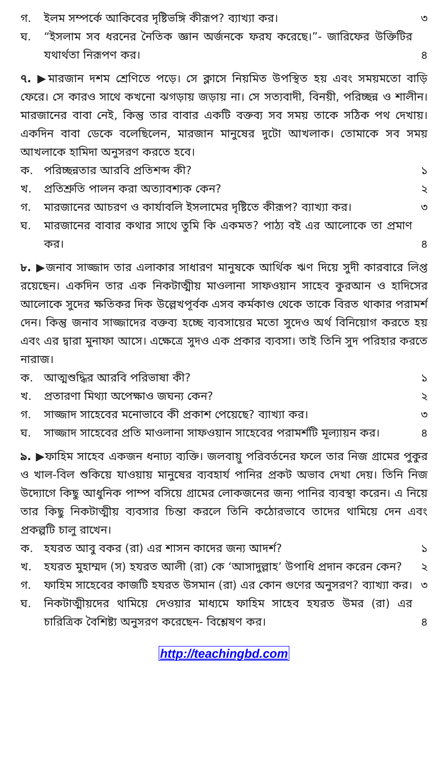গ. ইলম সম্পর্কে আকিবের দৃষ্টিভঙ্গি কীরূপ? ব্যাখ্যা কর। ৩
ঘ. “ইসলাম সব ধরনের নৈতিক জ্ঞান অর্জনকে ফরয করেছে।”- জারিফের উক্তিটির যথার্থতা নিরূপণ কর। ৪
৭. ▶মারজান দশম শ্রেণিতে পড়ে। সে ক্লাসে নিয়মিত উপস্থিত হয় এবং সময়মতো বাড়ি ফেরে। সে কারও সাথে কখনো ঝগড়ায় জড়ায় না। সে সত্যবাদী, বিনয়ী, পরিচ্ছন্ন ও শালীন। মারজানের বাবা নেই, কিন্তু তার বাবার একটি বক্তব্য সব সময় তাকে সঠিক পথ দেখায়। একদিন বাবা ডেকে বলেছিলেন, মারজান মানুষের দুটো আখলাক। তোমাকে সব সময় আখলাকে হামিদা অনুসরণ করতে হবে।
ক. পরিচ্ছন্নতার আরবি প্রতিশব্দ কী? ১
খ. প্রতিশ্রুতি পালন করা অত্যাবশ্যক কেন? ২
গ. মারজানের আচরণ ও কার্যাবলি ইসলামের দৃষ্টিতে কীরূপ? ব্যাখ্যা কর। ৩
ঘ. মারজানের বাবার কথার সাথে তুমি কি একমত? পাঠ্য বই এর আলোকে তা প্রমাণ কর। ৪
৮. ▶জনাব সাজ্জাদ তার এলাকার সাধারণ মানুষকে আর্থিক ঋণ দিয়ে সুদী কারবারে লিপ্ত রয়েছেন। একদিন তার এক নিকটাত্মীয় মাওলানা সাফওয়ান সাহেব কুরআন ও হাদিসের আলোকে সুদের ক্ষতিকর দিক উল্লেখপূর্বক এসব কর্মকাণ্ড থেকে তাকে বিরত থাকার পরামর্শ দেন। কিন্তু জনাব সাজ্জাদের বক্তব্য হচ্ছে ব্যবসায়ের মতো সুদেও অর্থ বিনিয়োগ করতে হয় এবং এর দ্বারা মুনাফা আসে। এক্ষেত্রে সুদও এক প্রকার ব্যবসা। তাই তিনি সুদ পরিহার করতে নারাজ।
ক. আত্মশুদ্ধির আরবি পরিভাষা কী? ১
খ. প্রতারণা মিথ্যা অপেক্ষাও জঘন্য কেন? ২
গ. সাজ্জাদ সাহেবের মনোভাবে কী প্রকাশ পেয়েছে? ব্যাখ্যা কর। ৩
ঘ. সাজ্জাদ সাহেবের প্রতি মাওলানা সাফওয়ান সাহেবের পরামর্শটি মূল্যায়ন কর। ৪
৯. ▶ফাহিম সাহেব একজন ধনাঢ্য ব্যক্তি। জলবায়ু পরিবর্তনের ফলে তার নিজ গ্রামের পুকুর ও খাল-বিল শুকিয়ে যাওয়ায় মানুষের ব্যবহার্য পানির প্রকট অভাব দেখা দেয়। তিনি নিজ উদ্যোগে কিছু আধুনিক পাম্প বসিয়ে গ্রামের লোকজনের জন্য পানির ব্যবস্থা করেন। এ নিয়ে তার কিছু নিকটাত্মীয় ব্যবসার চিন্তা করলে তিনি কঠোরভাবে তাদের থামিয়ে দেন এবং প্রকল্পটি চালু রাখেন।
ক. হযরত আবু বকর (রা) এর শাসন কাদের জন্য আদর্শ? ১
খ. হযরত মুহাম্মদ (স) হযরত আলী (রা) কে ‘আসাদুল্লাহ’ উপাধি প্রদান করেন কেন? ২
গ. ফাহিম সাহেবের কাজটি হযরত উসমান (রা) এর কোন গুণের অনুসরণ? ব্যাখ্যা কর। ৩
ঘ. নিকটাত্মীয়দের থামিয়ে দেওয়ার মাধ্যমে ফাহিম সাহেব হযরত উমর (রা) এর চারিত্রিক বৈশিষ্ট্য অনুসরণ করেছেন- বিশ্লেষণ কর। ৪
http://teachingbd.com